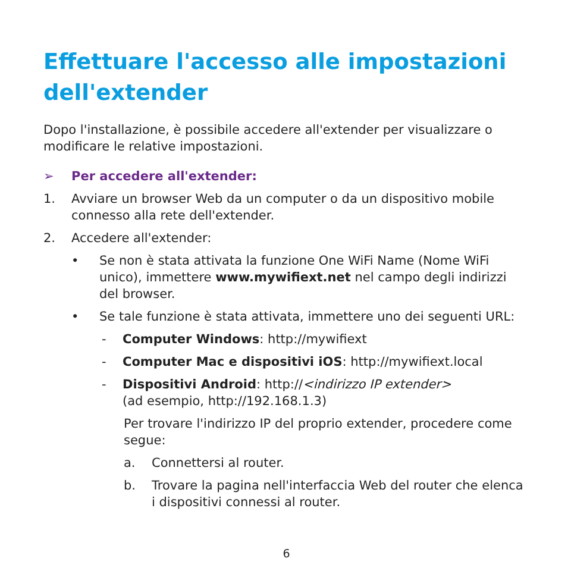Effettuare l'accesso alle impostazioni dell'extender
Dopo l'installazione, è possibile accedere all'extender per visualizzare o modificare le relative impostazioni.
➢ Per accedere all'extender:
1. Avviare un browser Web da un computer o da un dispositivo mobile connesso alla rete dell'extender.
2. Accedere all'extender:
• Se non è stata attivata la funzione One WiFi Name (Nome WiFi unico), immettere www.mywifiext.net nel campo degli indirizzi del browser.
• Se tale funzione è stata attivata, immettere uno dei seguenti URL:
- Computer Windows: http://mywifiext
- Computer Mac e dispositivi iOS: http://mywifiext.local
- Dispositivi Android: http://<indirizzo IP extender>
(ad esempio, http://192.168.1.3)
Per trovare l'indirizzo IP del proprio extender, procedere come segue:
a. Connettersi al router.
b. Trovare la pagina nell'interfaccia Web del router che elenca i dispositivi connessi al router.
6